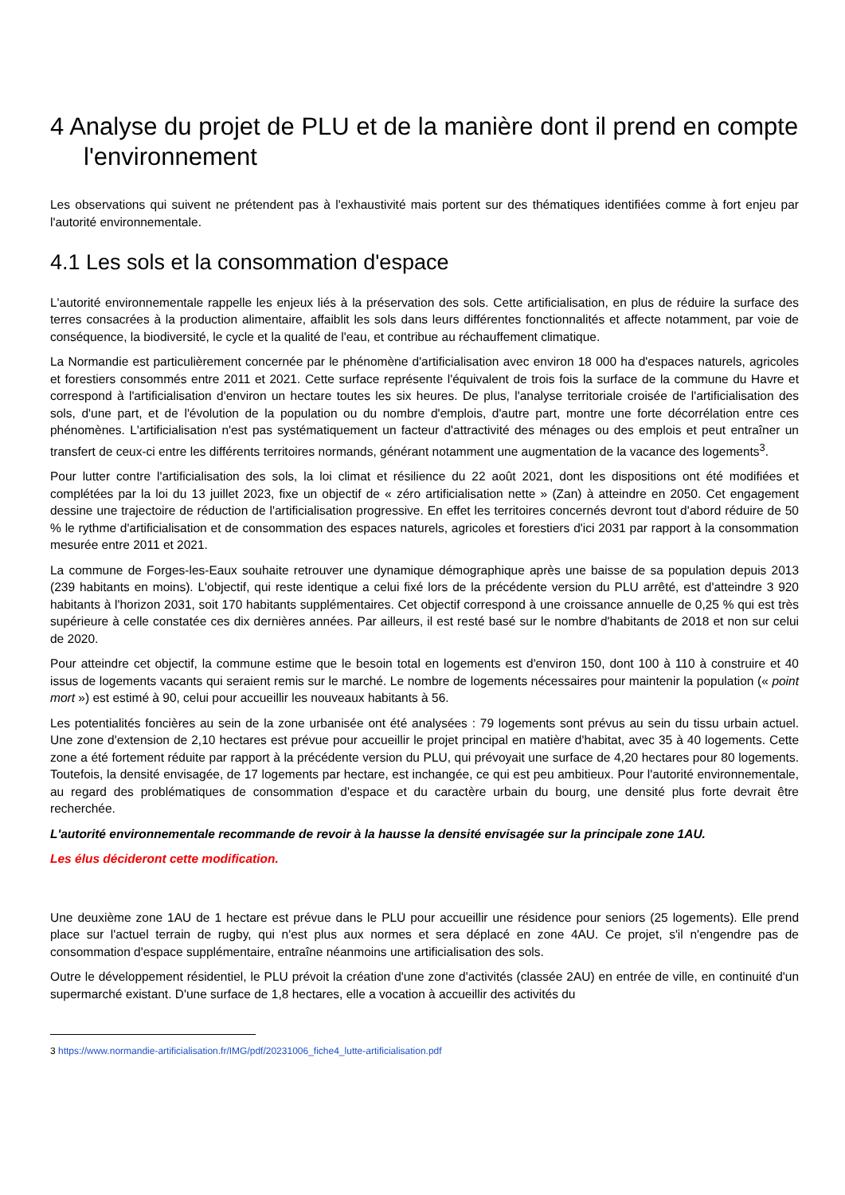4 Analyse du projet de PLU et de la manière dont il prend en compte l'environnement
Les observations qui suivent ne prétendent pas à l'exhaustivité mais portent sur des thématiques identifiées comme à fort enjeu par l'autorité environnementale.
4.1 Les sols et la consommation d'espace
L'autorité environnementale rappelle les enjeux liés à la préservation des sols. Cette artificialisation, en plus de réduire la surface des terres consacrées à la production alimentaire, affaiblit les sols dans leurs différentes fonctionnalités et affecte notamment, par voie de conséquence, la biodiversité, le cycle et la qualité de l'eau, et contribue au réchauffement climatique.
La Normandie est particulièrement concernée par le phénomène d'artificialisation avec environ 18 000 ha d'espaces naturels, agricoles et forestiers consommés entre 2011 et 2021. Cette surface représente l'équivalent de trois fois la surface de la commune du Havre et correspond à l'artificialisation d'environ un hectare toutes les six heures. De plus, l'analyse territoriale croisée de l'artificialisation des sols, d'une part, et de l'évolution de la population ou du nombre d'emplois, d'autre part, montre une forte décorrélation entre ces phénomènes. L'artificialisation n'est pas systématiquement un facteur d'attractivité des ménages ou des emplois et peut entraîner un transfert de ceux-ci entre les différents territoires normands, générant notamment une augmentation de la vacance des logements<sup>3</sup>.
Pour lutter contre l'artificialisation des sols, la loi climat et résilience du 22 août 2021, dont les dispositions ont été modifiées et complétées par la loi du 13 juillet 2023, fixe un objectif de « zéro artificialisation nette » (Zan) à atteindre en 2050. Cet engagement dessine une trajectoire de réduction de l'artificialisation progressive. En effet les territoires concernés devront tout d'abord réduire de 50 % le rythme d'artificialisation et de consommation des espaces naturels, agricoles et forestiers d'ici 2031 par rapport à la consommation mesurée entre 2011 et 2021.
La commune de Forges-les-Eaux souhaite retrouver une dynamique démographique après une baisse de sa population depuis 2013 (239 habitants en moins). L'objectif, qui reste identique a celui fixé lors de la précédente version du PLU arrêté, est d'atteindre 3 920 habitants à l'horizon 2031, soit 170 habitants supplémentaires. Cet objectif correspond à une croissance annuelle de 0,25 % qui est très supérieure à celle constatée ces dix dernières années. Par ailleurs, il est resté basé sur le nombre d'habitants de 2018 et non sur celui de 2020.
Pour atteindre cet objectif, la commune estime que le besoin total en logements est d'environ 150, dont 100 à 110 à construire et 40 issus de logements vacants qui seraient remis sur le marché. Le nombre de logements nécessaires pour maintenir la population (« point mort ») est estimé à 90, celui pour accueillir les nouveaux habitants à 56.
Les potentialités foncières au sein de la zone urbanisée ont été analysées : 79 logements sont prévus au sein du tissu urbain actuel. Une zone d'extension de 2,10 hectares est prévue pour accueillir le projet principal en matière d'habitat, avec 35 à 40 logements. Cette zone a été fortement réduite par rapport à la précédente version du PLU, qui prévoyait une surface de 4,20 hectares pour 80 logements. Toutefois, la densité envisagée, de 17 logements par hectare, est inchangée, ce qui est peu ambitieux. Pour l'autorité environnementale, au regard des problématiques de consommation d'espace et du caractère urbain du bourg, une densité plus forte devrait être recherchée.
L'autorité environnementale recommande de revoir à la hausse la densité envisagée sur la principale zone 1AU.
Les élus décideront cette modification.
Une deuxième zone 1AU de 1 hectare est prévue dans le PLU pour accueillir une résidence pour seniors (25 logements). Elle prend place sur l'actuel terrain de rugby, qui n'est plus aux normes et sera déplacé en zone 4AU. Ce projet, s'il n'engendre pas de consommation d'espace supplémentaire, entraîne néanmoins une artificialisation des sols.
Outre le développement résidentiel, le PLU prévoit la création d'une zone d'activités (classée 2AU) en entrée de ville, en continuité d'un supermarché existant. D'une surface de 1,8 hectares, elle a vocation à accueillir des activités du
3 https://www.normandie-artificialisation.fr/IMG/pdf/20231006_fiche4_lutte-artificialisation.pdf